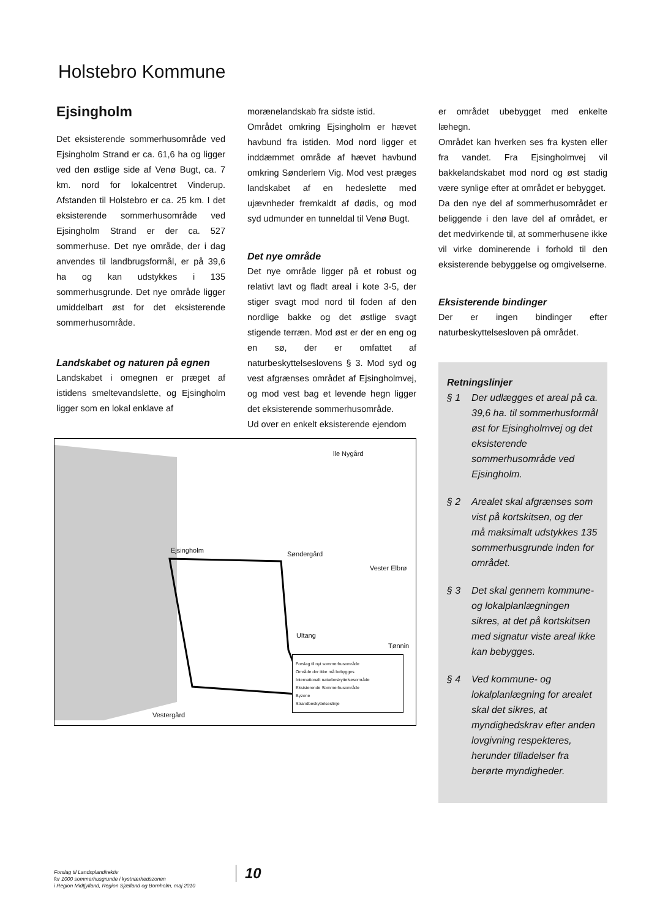Holstebro Kommune
Ejsingholm
Det eksisterende sommerhusområde ved Ejsingholm Strand er ca. 61,6 ha og ligger ved den østlige side af Venø Bugt, ca. 7 km. nord for lokalcentret Vinderup. Afstanden til Holstebro er ca. 25 km. I det eksisterende sommerhusområde ved Ejsingholm Strand er der ca. 527 sommerhuse. Det nye område, der i dag anvendes til landbrugsformål, er på 39,6 ha og kan udstykkes i 135 sommerhusgrunde. Det nye område ligger umiddelbart øst for det eksisterende sommerhusområde.
Landskabet og naturen på egnen
Landskabet i omegnen er præget af istidens smeltevandslette, og Ejsingholm ligger som en lokal enklave af
morænelandskab fra sidste istid.
Området omkring Ejsingholm er hævet havbund fra istiden. Mod nord ligger et inddæmmet område af hævet havbund omkring Sønderlem Vig. Mod vest præges landskabet af en hedeslette med ujævnheder fremkaldt af dødis, og mod syd udmunder en tunneldal til Venø Bugt.
Det nye område
Det nye område ligger på et robust og relativt lavt og fladt areal i kote 3-5, der stiger svagt mod nord til foden af den nordlige bakke og det østlige svagt stigende terræn. Mod øst er der en eng og en sø, der er omfattet af naturbeskyttelseslovens § 3. Mod syd og vest afgrænses området af Ejsingholmvej, og mod vest bag et levende hegn ligger det eksisterende sommerhusområde.
Ud over en enkelt eksisterende ejendom
er området ubebygget med enkelte læhegn.
Området kan hverken ses fra kysten eller fra vandet. Fra Ejsingholmvej vil bakkelandskabet mod nord og øst stadig være synlige efter at området er bebygget.
Da den nye del af sommerhusområdet er beliggende i den lave del af området, er det medvirkende til, at sommerhusene ikke vil virke dominerende i forhold til den eksisterende bebyggelse og omgivelserne.
Eksisterende bindinger
Der er ingen bindinger efter naturbeskyttelsesloven på området.
Retningslinjer
§ 1 Der udlægges et areal på ca. 39,6 ha. til sommerhusformål øst for Ejsingholmvej og det eksisterende sommerhusområde ved Ejsingholm.
§ 2 Arealet skal afgrænses som vist på kortskitsen, og der må maksimalt udstykkes 135 sommerhusgrunde inden for området.
§ 3 Det skal gennem kommune- og lokalplanlægningen sikres, at det på kortskitsen med signatur viste areal ikke kan bebygges.
§ 4 Ved kommune- og lokalplanlægning for arealet skal det sikres, at myndighedskrav efter anden lovgivning respekteres, herunder tilladelser fra berørte myndigheder.
Ejsingholm Søndergård
Vester Elbrø
Ultang
Tønnin
lle Nygård
Vestergård
Forslag til nyt sommerhusområde
Område der ikke må bebygges
Internationalt naturbeskyttelsesområde
Eksisterende Sommerhusområde
Byzone
Strandbeskyttelseslinje
Forslag til Landsplandirektiv
for 1000 sommerhusgrunde i kystnærhedszonen
i Region Midtjylland, Region Sjælland og Bornholm, maj 2010
10